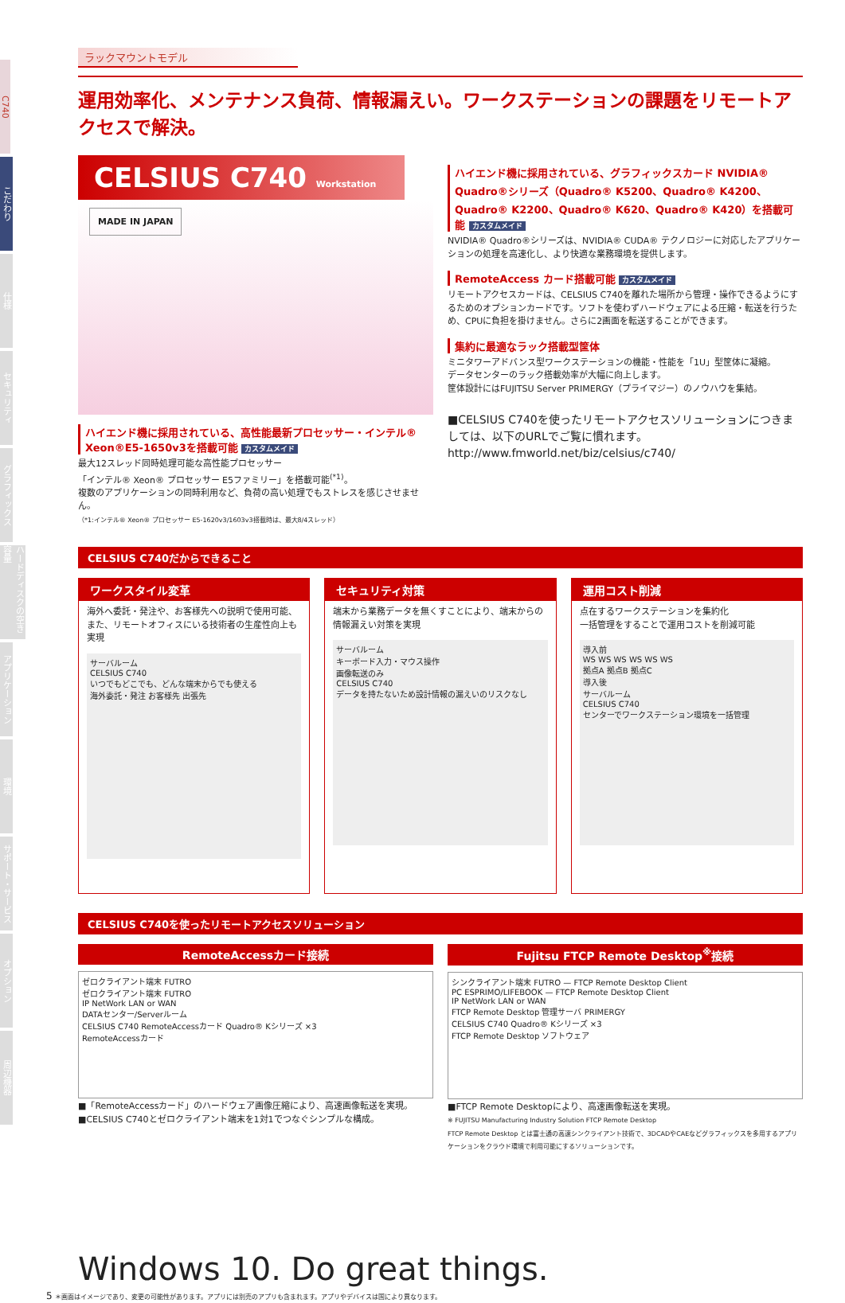C740
こだわり
仕様
セキュリティ
グラフィックス
ハードディスクの空き容量
アプリケーション
環境
サポート・サービス
オプション
周辺機器
ラックマウントモデル
運用効率化、メンテナンス負荷、情報漏えい。ワークステーションの課題をリモートアクセスで解決。
CELSIUS C740 Workstation
MADE IN JAPAN
ハイエンド機に採用されている、高性能最新プロセッサー・インテル® Xeon®E5-1650v3を搭載可能 カスタムメイド
最大12スレッド同時処理可能な高性能プロセッサー
「インテル® Xeon® プロセッサー E5ファミリー」を搭載可能<sup>(*1)</sup>。
複数のアプリケーションの同時利用など、負荷の高い処理でもストレスを感じさせません。
（*1:インテル® Xeon® プロセッサー E5-1620v3/1603v3搭載時は、最大8/4スレッド）
ハイエンド機に採用されている、グラフィックスカード NVIDIA® Quadro®シリーズ（Quadro® K5200、Quadro® K4200、Quadro® K2200、Quadro® K620、Quadro® K420）を搭載可能 カスタムメイド
NVIDIA® Quadro®シリーズは、NVIDIA® CUDA® テクノロジーに対応したアプリケーションの処理を高速化し、より快適な業務環境を提供します。
RemoteAccess カード搭載可能 カスタムメイド
リモートアクセスカードは、CELSIUS C740を離れた場所から管理・操作できるようにするためのオプションカードです。ソフトを使わずハードウェアによる圧縮・転送を行うため、CPUに負担を掛けません。さらに2画面を転送することができます。
集約に最適なラック搭載型筐体
ミニタワーアドバンス型ワークステーションの機能・性能を「1U」型筐体に凝縮。
データセンターのラック搭載効率が大幅に向上します。
筐体設計にはFUJITSU Server PRIMERGY（プライマジー）のノウハウを集結。
■CELSIUS C740を使ったリモートアクセスソリューションにつきましては、以下のURLでご覧に慣れます。
http://www.fmworld.net/biz/celsius/c740/
CELSIUS C740だからできること
ワークスタイル変革
海外へ委託・発注や、お客様先への説明で使用可能、また、リモートオフィスにいる技術者の生産性向上も実現
サーバルーム
CELSIUS C740
いつでもどこでも、どんな端末からでも使える
海外委託・発注 お客様先 出張先
セキュリティ対策
端末から業務データを無くすことにより、端末からの情報漏えい対策を実現
サーバルーム
キーボード入力・マウス操作
画像転送のみ
CELSIUS C740
データを持たないため設計情報の漏えいのリスクなし
運用コスト削減
点在するワークステーションを集約化
一括管理をすることで運用コストを削減可能
導入前
WS WS WS WS WS WS
拠点A 拠点B 拠点C
導入後
サーバルーム
CELSIUS C740
センターでワークステーション環境を一括管理
CELSIUS C740を使ったリモートアクセスソリューション
RemoteAccessカード接続
ゼロクライアント端末 FUTRO
ゼロクライアント端末 FUTRO
IP NetWork LAN or WAN
DATAセンター/Serverルーム
CELSIUS C740 RemoteAccessカード Quadro® Kシリーズ ×3
RemoteAccessカード
■「RemoteAccessカード」のハードウェア画像圧縮により、高速画像転送を実現。
■CELSIUS C740とゼロクライアント端末を1対1でつなぐシンプルな構成。
Fujitsu FTCP Remote Desktop<sup>※</sup>接続
シンクライアント端末 FUTRO — FTCP Remote Desktop Client
PC ESPRIMO/LIFEBOOK — FTCP Remote Desktop Client
IP NetWork LAN or WAN
FTCP Remote Desktop 管理サーバ PRIMERGY
CELSIUS C740 Quadro® Kシリーズ ×3
FTCP Remote Desktop ソフトウェア
■FTCP Remote Desktopにより、高速画像転送を実現。
※ FUJITSU Manufacturing Industry Solution FTCP Remote Desktop
FTCP Remote Desktop とは富士通の高速シンクライアント技術で、3DCADやCAEなどグラフィックスを多用するアプリケーションをクラウド環境で利用可能にするソリューションです。
Windows 10. Do great things.
5 ＊画面はイメージであり、変更の可能性があります。アプリには別売のアプリも含まれます。アプリやデバイスは国により異なります。